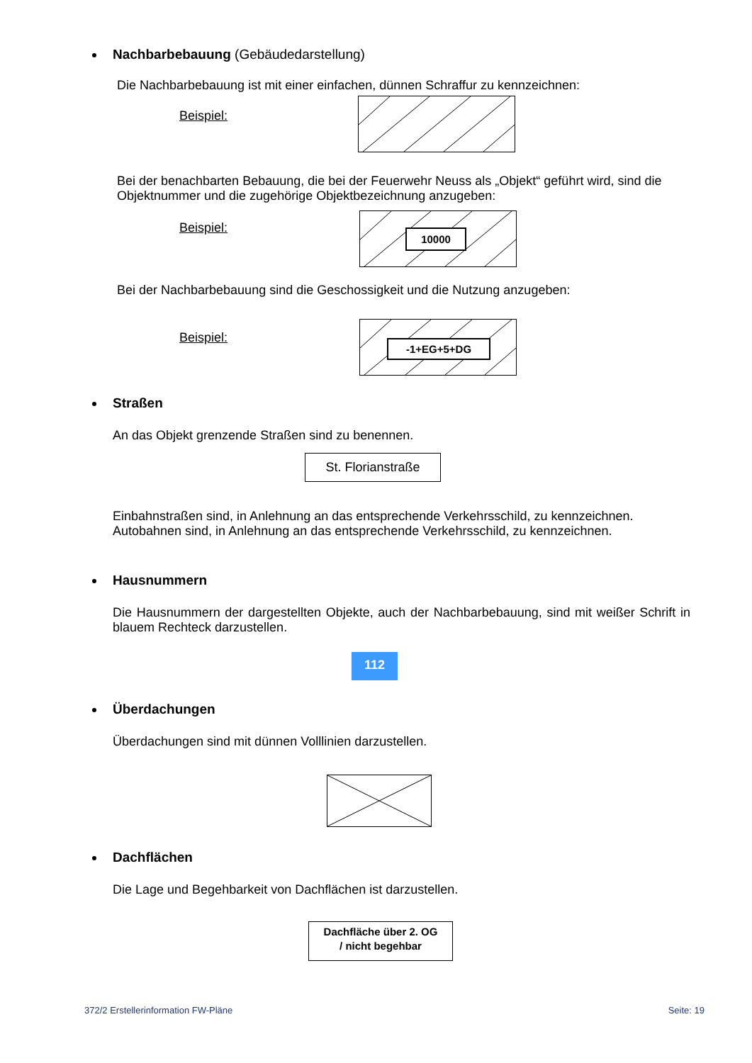Nachbarbebauung (Gebäudedarstellung)
Die Nachbarbebauung ist mit einer einfachen, dünnen Schraffur zu kennzeichnen:
Beispiel:
Bei der benachbarten Bebauung, die bei der Feuerwehr Neuss als „Objekt“ geführt wird, sind die Objektnummer und die zugehörige Objektbezeichnung anzugeben:
Beispiel:
10000
Bei der Nachbarbebauung sind die Geschossigkeit und die Nutzung anzugeben:
Beispiel:
-1+EG+5+DG
Straßen
An das Objekt grenzende Straßen sind zu benennen.
St. Florianstraße
Einbahnstraßen sind, in Anlehnung an das entsprechende Verkehrsschild, zu kennzeichnen. Autobahnen sind, in Anlehnung an das entsprechende Verkehrsschild, zu kennzeichnen.
Hausnummern
Die Hausnummern der dargestellten Objekte, auch der Nachbarbebauung, sind mit weißer Schrift in blauem Rechteck darzustellen.
112
Überdachungen
Überdachungen sind mit dünnen Volllinien darzustellen.
Dachflächen
Die Lage und Begehbarkeit von Dachflächen ist darzustellen.
Dachfläche über 2. OG
/ nicht begehbar
372/2 Erstellerinformation FW-Pläne
Seite: 19